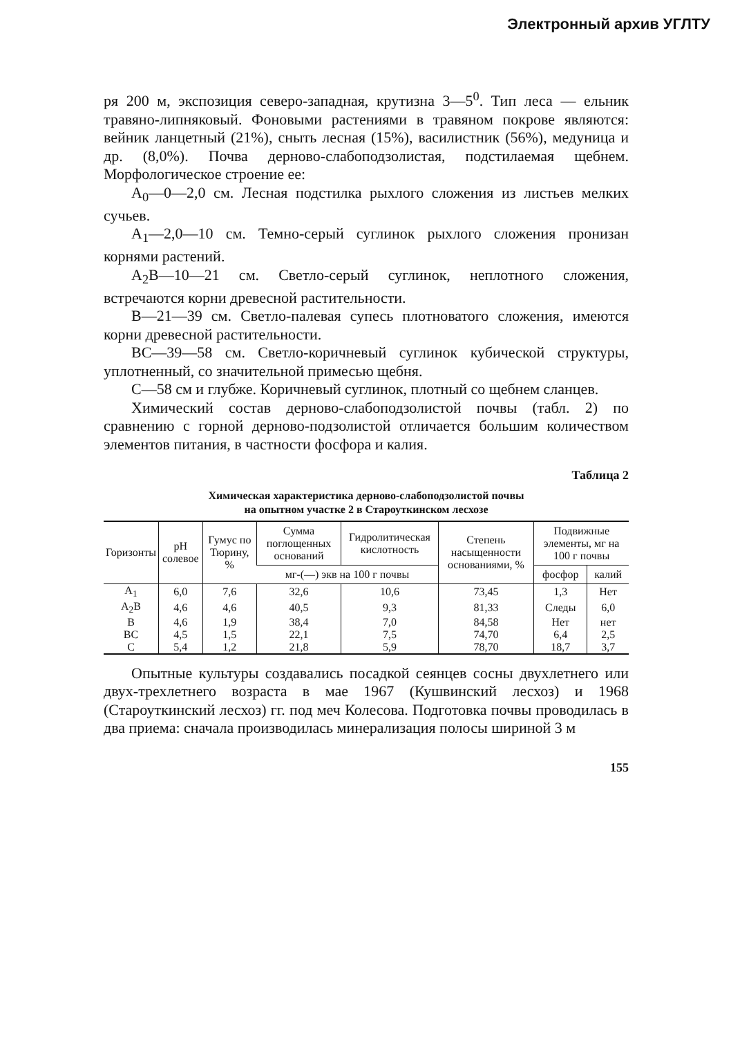Электронный архив УГЛТУ
ря 200 м, экспозиция северо-западная, крутизна 3—5<sup>0</sup>. Тип леса — ельник травяно-липняковый. Фоновыми растениями в травяном покрове являются: вейник ланцетный (21%), сныть лесная (15%), василистник (56%), медуница и др. (8,0%). Почва дерново-слабоподзолистая, подстилаемая щебнем. Морфологическое строение ее:
A<sub>0</sub>—0—2,0 см. Лесная подстилка рыхлого сложения из листьев мелких сучьев.
A<sub>1</sub>—2,0—10 см. Темно-серый суглинок рыхлого сложения пронизан корнями растений.
A<sub>2</sub>B—10—21 см. Светло-серый суглинок, неплотного сложения, встречаются корни древесной растительности.
B—21—39 см. Светло-палевая супесь плотноватого сложения, имеются корни древесной растительности.
BC—39—58 см. Светло-коричневый суглинок кубической структуры, уплотненный, со значительной примесью щебня.
C—58 см и глубже. Коричневый суглинок, плотный со щебнем сланцев.
Химический состав дерново-слабоподзолистой почвы (табл. 2) по сравнению с горной дерново-подзолистой отличается большим количеством элементов питания, в частности фосфора и калия.
Таблица 2
Химическая характеристика дерново-слабоподзолистой почвы
на опытном участке 2 в Староуткинском лесхозе
| Горизонты | pH солевое | Гумус по Тюрину, % | Сумма поглощенных оснований | Гидролитическая кислотность | Степень насыщенности основаниями, % | Подвижные элементы, мг на 100 г почвы | |
| --- | --- | --- | --- | --- | --- | --- | --- |
| | | | мг-(—) экв на 100 г почвы | | | фосфор | калий |
| A<sub>1</sub> | 6,0 | 7,6 | 32,6 | 10,6 | 73,45 | 1,3 | Нет |
| A<sub>2</sub>B | 4,6 | 4,6 | 40,5 | 9,3 | 81,33 | Следы | 6,0 |
| B | 4,6 | 1,9 | 38,4 | 7,0 | 84,58 | Нет | нет |
| BC | 4,5 | 1,5 | 22,1 | 7,5 | 74,70 | 6,4 | 2,5 |
| C | 5,4 | 1,2 | 21,8 | 5,9 | 78,70 | 18,7 | 3,7 |
Опытные культуры создавались посадкой сеянцев сосны двухлетнего или двух-трехлетнего возраста в мае 1967 (Кушвинский лесхоз) и 1968 (Староуткинский лесхоз) гг. под меч Колесова. Подготовка почвы проводилась в два приема: сначала производилась минерализация полосы шириной 3 м
155